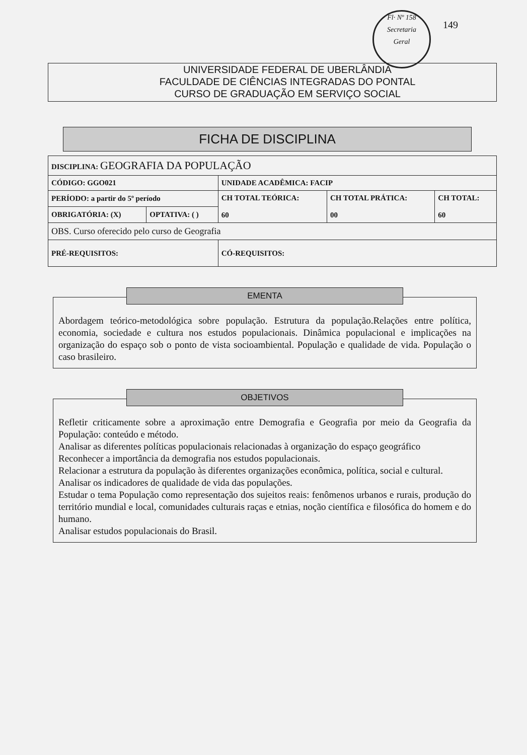Fl· Nº 158
Secretaria
Geral
149
UNIVERSIDADE FEDERAL DE UBERLÂNDIA
FACULDADE DE CIÊNCIAS INTEGRADAS DO PONTAL
CURSO DE GRADUAÇÃO EM SERVIÇO SOCIAL
FICHA DE DISCIPLINA
| DISCIPLINA: GEOGRAFIA DA POPULAÇÃO | | | | |
| CÓDIGO: GGO021 | | UNIDADE ACADÊMICA: FACIP | | |
| PERÍODO: a partir do 5º período | | CH TOTAL TEÓRICA: 60 | CH TOTAL PRÁTICA: 00 | CH TOTAL: 60 |
| OBRIGATÓRIA: (X) | OPTATIVA: ( ) | | | |
| OBS. Curso oferecido pelo curso de Geografia | | | | |
| PRÉ-REQUISITOS: | | CÓ-REQUISITOS: | | |
EMENTA
Abordagem teórico-metodológica sobre população. Estrutura da população.Relações entre política, economia, sociedade e cultura nos estudos populacionais. Dinâmica populacional e implicações na organização do espaço sob o ponto de vista socioambiental. População e qualidade de vida. População o caso brasileiro.
OBJETIVOS
Refletir criticamente sobre a aproximação entre Demografia e Geografia por meio da Geografia da População: conteúdo e método.
Analisar as diferentes políticas populacionais relacionadas à organização do espaço geográfico
Reconhecer a importância da demografia nos estudos populacionais.
Relacionar a estrutura da população às diferentes organizações econômica, política, social e cultural.
Analisar os indicadores de qualidade de vida das populações.
Estudar o tema População como representação dos sujeitos reais: fenômenos urbanos e rurais, produção do território mundial e local, comunidades culturais raças e etnias, noção científica e filosófica do homem e do humano.
Analisar estudos populacionais do Brasil.